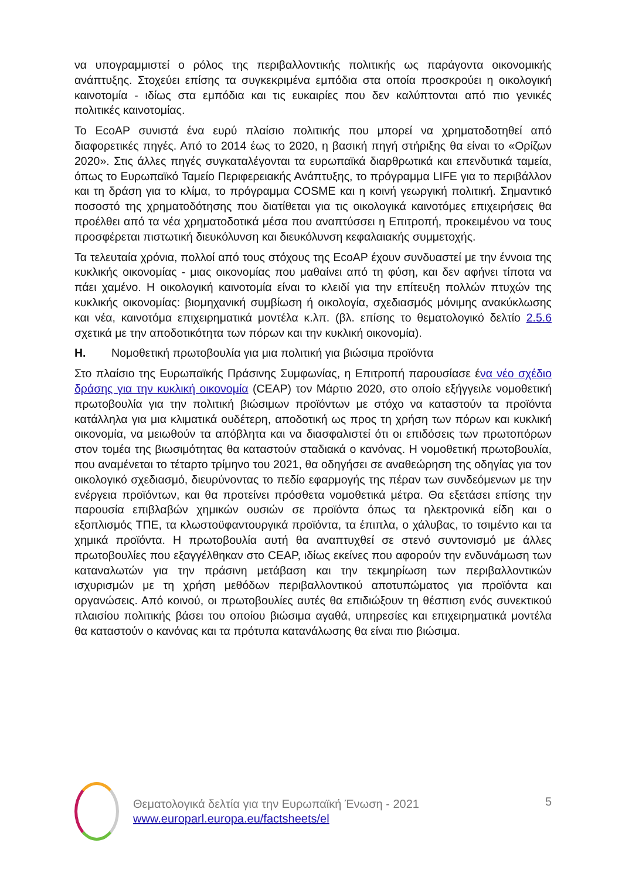να υπογραμμιστεί ο ρόλος της περιβαλλοντικής πολιτικής ως παράγοντα οικονομικής ανάπτυξης. Στοχεύει επίσης τα συγκεκριμένα εμπόδια στα οποία προσκρούει η οικολογική καινοτομία - ιδίως στα εμπόδια και τις ευκαιρίες που δεν καλύπτονται από πιο γενικές πολιτικές καινοτομίας.
Το EcoAP συνιστά ένα ευρύ πλαίσιο πολιτικής που μπορεί να χρηματοδοτηθεί από διαφορετικές πηγές. Από το 2014 έως το 2020, η βασική πηγή στήριξης θα είναι το «Ορίζων 2020». Στις άλλες πηγές συγκαταλέγονται τα ευρωπαϊκά διαρθρωτικά και επενδυτικά ταμεία, όπως το Ευρωπαϊκό Ταμείο Περιφερειακής Ανάπτυξης, το πρόγραμμα LIFE για το περιβάλλον και τη δράση για το κλίμα, το πρόγραμμα COSME και η κοινή γεωργική πολιτική. Σημαντικό ποσοστό της χρηματοδότησης που διατίθεται για τις οικολογικά καινοτόμες επιχειρήσεις θα προέλθει από τα νέα χρηματοδοτικά μέσα που αναπτύσσει η Επιτροπή, προκειμένου να τους προσφέρεται πιστωτική διευκόλυνση και διευκόλυνση κεφαλαιακής συμμετοχής.
Τα τελευταία χρόνια, πολλοί από τους στόχους της EcoAP έχουν συνδυαστεί με την έννοια της κυκλικής οικονομίας - μιας οικονομίας που μαθαίνει από τη φύση, και δεν αφήνει τίποτα να πάει χαμένο. Η οικολογική καινοτομία είναι το κλειδί για την επίτευξη πολλών πτυχών της κυκλικής οικονομίας: βιομηχανική συμβίωση ή οικολογία, σχεδιασμός μόνιμης ανακύκλωσης και νέα, καινοτόμα επιχειρηματικά μοντέλα κ.λπ. (βλ. επίσης το θεματολογικό δελτίο 2.5.6 σχετικά με την αποδοτικότητα των πόρων και την κυκλική οικονομία).
H. Νομοθετική πρωτοβουλία για μια πολιτική για βιώσιμα προϊόντα
Στο πλαίσιο της Ευρωπαϊκής Πράσινης Συμφωνίας, η Επιτροπή παρουσίασε ένα νέο σχέδιο δράσης για την κυκλική οικονομία (CEAP) τον Μάρτιο 2020, στο οποίο εξήγγειλε νομοθετική πρωτοβουλία για την πολιτική βιώσιμων προϊόντων με στόχο να καταστούν τα προϊόντα κατάλληλα για μια κλιματικά ουδέτερη, αποδοτική ως προς τη χρήση των πόρων και κυκλική οικονομία, να μειωθούν τα απόβλητα και να διασφαλιστεί ότι οι επιδόσεις των πρωτοπόρων στον τομέα της βιωσιμότητας θα καταστούν σταδιακά ο κανόνας. Η νομοθετική πρωτοβουλία, που αναμένεται το τέταρτο τρίμηνο του 2021, θα οδηγήσει σε αναθεώρηση της οδηγίας για τον οικολογικό σχεδιασμό, διευρύνοντας το πεδίο εφαρμογής της πέραν των συνδεόμενων με την ενέργεια προϊόντων, και θα προτείνει πρόσθετα νομοθετικά μέτρα. Θα εξετάσει επίσης την παρουσία επιβλαβών χημικών ουσιών σε προϊόντα όπως τα ηλεκτρονικά είδη και ο εξοπλισμός ΤΠΕ, τα κλωστοϋφαντουργικά προϊόντα, τα έπιπλα, ο χάλυβας, το τσιμέντο και τα χημικά προϊόντα. Η πρωτοβουλία αυτή θα αναπτυχθεί σε στενό συντονισμό με άλλες πρωτοβουλίες που εξαγγέλθηκαν στο CEAP, ιδίως εκείνες που αφορούν την ενδυνάμωση των καταναλωτών για την πράσινη μετάβαση και την τεκμηρίωση των περιβαλλοντικών ισχυρισμών με τη χρήση μεθόδων περιβαλλοντικού αποτυπώματος για προϊόντα και οργανώσεις. Από κοινού, οι πρωτοβουλίες αυτές θα επιδιώξουν τη θέσπιση ενός συνεκτικού πλαισίου πολιτικής βάσει του οποίου βιώσιμα αγαθά, υπηρεσίες και επιχειρηματικά μοντέλα θα καταστούν ο κανόνας και τα πρότυπα κατανάλωσης θα είναι πιο βιώσιμα.
Θεματολογικά δελτία για την Ευρωπαϊκή Ένωση - 2021
www.europarl.europa.eu/factsheets/el
5